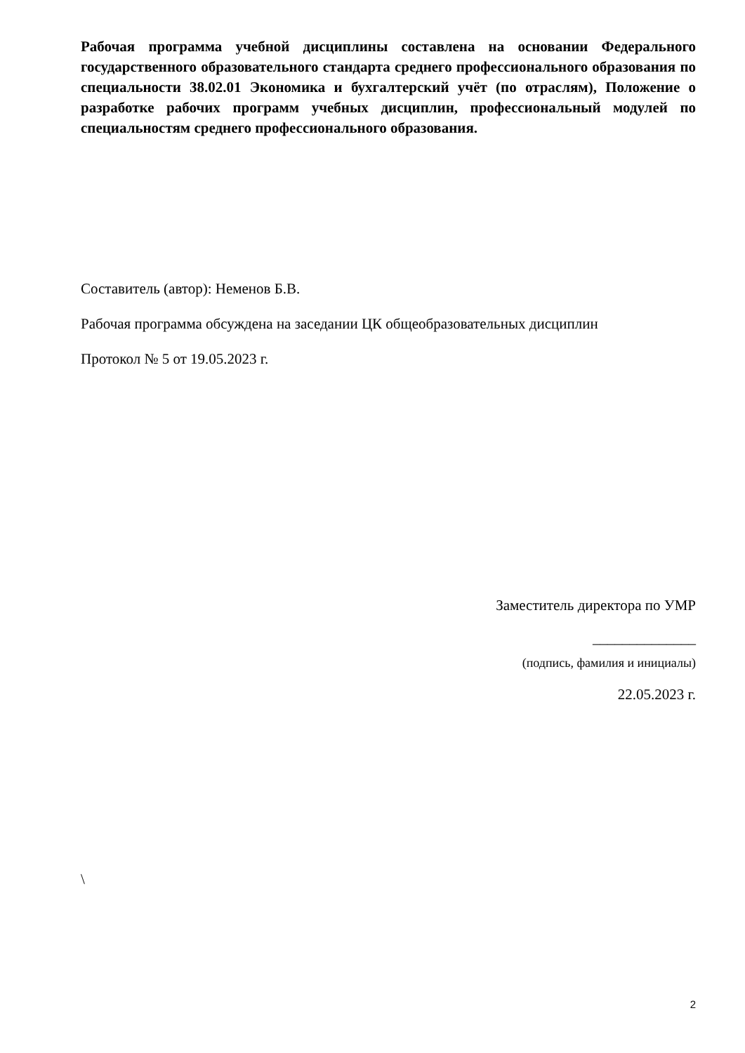Рабочая программа учебной дисциплины составлена на основании Федерального государственного образовательного стандарта среднего профессионального образования по специальности 38.02.01 Экономика и бухгалтерский учёт (по отраслям), Положение о разработке рабочих программ учебных дисциплин, профессиональный модулей по специальностям среднего профессионального образования.
Составитель (автор): Неменов Б.В.
Рабочая программа обсуждена на заседании ЦК общеобразовательных дисциплин
Протокол № 5 от 19.05.2023 г.
Заместитель директора по УМР
______________
(подпись, фамилия и инициалы)
22.05.2023 г.
\
2